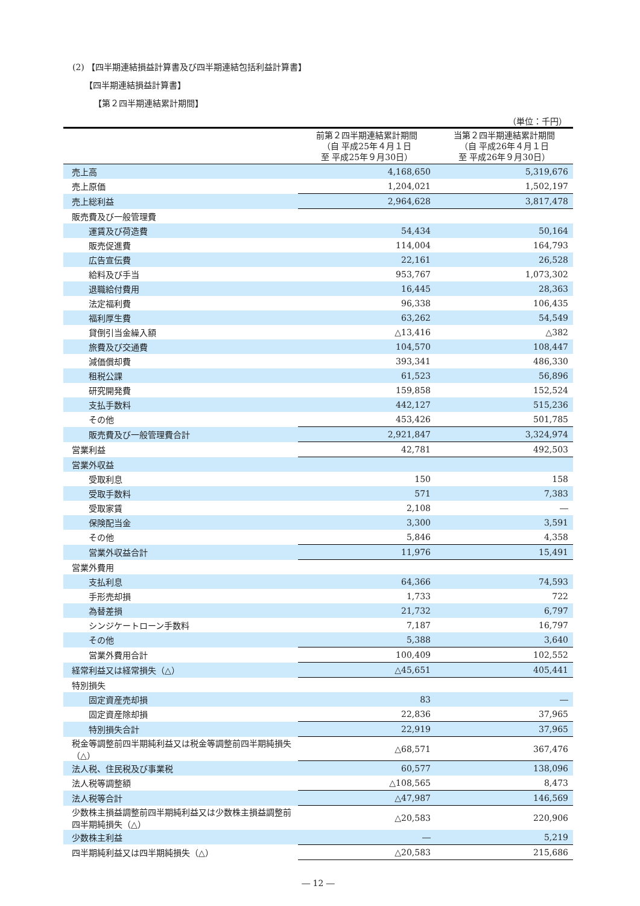(2) 【四半期連結損益計算書及び四半期連結包括利益計算書】
【四半期連結損益計算書】
【第２四半期連結累計期間】
（単位：千円）
| | 前第２四半期連結累計期間 （自 平成25年４月１日 至 平成25年９月30日） | 当第２四半期連結累計期間 （自 平成26年４月１日 至 平成26年９月30日） |
| --- | --- | --- |
| 売上高 | 4,168,650 | 5,319,676 |
| 売上原価 | 1,204,021 | 1,502,197 |
| 売上総利益 | 2,964,628 | 3,817,478 |
| 販売費及び一般管理費 | | |
| 運賃及び荷造費 | 54,434 | 50,164 |
| 販売促進費 | 114,004 | 164,793 |
| 広告宣伝費 | 22,161 | 26,528 |
| 給料及び手当 | 953,767 | 1,073,302 |
| 退職給付費用 | 16,445 | 28,363 |
| 法定福利費 | 96,338 | 106,435 |
| 福利厚生費 | 63,262 | 54,549 |
| 貸倒引当金繰入額 | △13,416 | △382 |
| 旅費及び交通費 | 104,570 | 108,447 |
| 減価償却費 | 393,341 | 486,330 |
| 租税公課 | 61,523 | 56,896 |
| 研究開発費 | 159,858 | 152,524 |
| 支払手数料 | 442,127 | 515,236 |
| その他 | 453,426 | 501,785 |
| 販売費及び一般管理費合計 | 2,921,847 | 3,324,974 |
| 営業利益 | 42,781 | 492,503 |
| 営業外収益 | | |
| 受取利息 | 150 | 158 |
| 受取手数料 | 571 | 7,383 |
| 受取家賃 | 2,108 | ― |
| 保険配当金 | 3,300 | 3,591 |
| その他 | 5,846 | 4,358 |
| 営業外収益合計 | 11,976 | 15,491 |
| 営業外費用 | | |
| 支払利息 | 64,366 | 74,593 |
| 手形売却損 | 1,733 | 722 |
| 為替差損 | 21,732 | 6,797 |
| シンジケートローン手数料 | 7,187 | 16,797 |
| その他 | 5,388 | 3,640 |
| 営業外費用合計 | 100,409 | 102,552 |
| 経常利益又は経常損失（△） | △45,651 | 405,441 |
| 特別損失 | | |
| 固定資産売却損 | 83 | ― |
| 固定資産除却損 | 22,836 | 37,965 |
| 特別損失合計 | 22,919 | 37,965 |
| 税金等調整前四半期純利益又は税金等調整前四半期純損失（△） | △68,571 | 367,476 |
| 法人税、住民税及び事業税 | 60,577 | 138,096 |
| 法人税等調整額 | △108,565 | 8,473 |
| 法人税等合計 | △47,987 | 146,569 |
| 少数株主損益調整前四半期純利益又は少数株主損益調整前四半期純損失（△） | △20,583 | 220,906 |
| 少数株主利益 | ― | 5,219 |
| 四半期純利益又は四半期純損失（△） | △20,583 | 215,686 |
― 12 ―